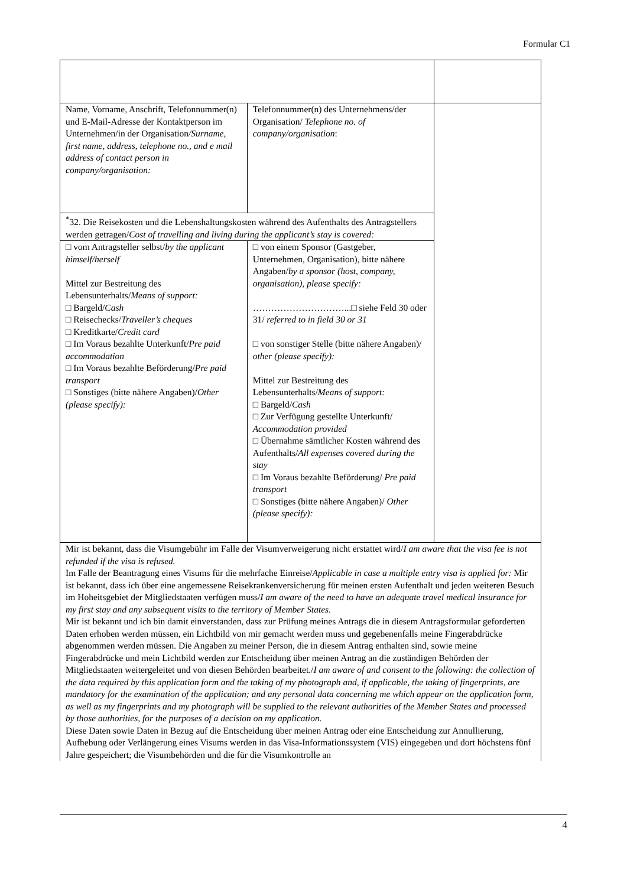Formular C1
| Name, Vorname, Anschrift, Telefonnummer(n) und E-Mail-Adresse der Kontaktperson im Unternehmen/in der Organisation /Surname, first name, address, telephone no., and e mail address of contact person in company/organisation: | Telefonnummer(n) des Unternehmens/der Organisation/ Telephone no. of company/organisation : | |
| <sup>*</sup> 32. Die Reisekosten und die Lebenshaltungskosten während des Aufenthalts des Antragstellers werden getragen/ Cost of travelling and living during the applicant’s stay is covered: | | |
| □ vom Antragsteller selbst/ by the applicant himself/herself Mittel zur Bestreitung des Lebensunterhalts/ Means of support: □ Bargeld/ Cash □ Reisechecks/ Traveller’s cheques □ Kreditkarte/ Credit card □ Im Voraus bezahlte Unterkunft/ Pre paid accommodation □ Im Voraus bezahlte Beförderung/ Pre paid transport □ Sonstiges (bitte nähere Angaben)/ Other (please specify): | □ von einem Sponsor (Gastgeber, Unternehmen, Organisation), bitte nähere Angaben/ by a sponsor (host, company, organisation), please specify: …………………………...□ siehe Feld 30 oder 31/ referred to in field 30 or 31 □ von sonstiger Stelle (bitte nähere Angaben)/ other (please specify): Mittel zur Bestreitung des Lebensunterhalts/ Means of support: □ Bargeld/ Cash □ Zur Verfügung gestellte Unterkunft/ Accommodation provided □ Übernahme sämtlicher Kosten während des Aufenthalts/ All expenses covered during the stay □ Im Voraus bezahlte Beförderung/ Pre paid transport □ Sonstiges (bitte nähere Angaben)/ Other (please specify): | |
| Mir ist bekannt, dass die Visumgebühr im Falle der Visumverweigerung nicht erstattet wird/ I am aware that the visa fee is not refunded if the visa is refused. Im Falle der Beantragung eines Visums für die mehrfache Einreise/ Applicable in case a multiple entry visa is applied for: Mir ist bekannt, dass ich über eine angemessene Reisekrankenversicherung für meinen ersten Aufenthalt und jeden weiteren Besuch im Hoheitsgebiet der Mitgliedstaaten verfügen muss/ I am aware of the need to have an adequate travel medical insurance for my first stay and any subsequent visits to the territory of Member States. Mir ist bekannt und ich bin damit einverstanden, dass zur Prüfung meines Antrags die in diesem Antragsformular geforderten Daten erhoben werden müssen, ein Lichtbild von mir gemacht werden muss und gegebenenfalls meine Fingerabdrücke abgenommen werden müssen. Die Angaben zu meiner Person, die in diesem Antrag enthalten sind, sowie meine Fingerabdrücke und mein Lichtbild werden zur Entscheidung über meinen Antrag an die zuständigen Behörden der Mitgliedstaaten weitergeleitet und von diesen Behörden bearbeitet./ I am aware of and consent to the following: the collection of the data required by this application form and the taking of my photograph and, if applicable, the taking of fingerprints, are mandatory for the examination of the application; and any personal data concerning me which appear on the application form, as well as my fingerprints and my photograph will be supplied to the relevant authorities of the Member States and processed by those authorities, for the purposes of a decision on my application. Diese Daten sowie Daten in Bezug auf die Entscheidung über meinen Antrag oder eine Entscheidung zur Annullierung, Aufhebung oder Verlängerung eines Visums werden in das Visa-Informationssystem (VIS) eingegeben und dort höchstens fünf Jahre gespeichert; die Visumbehörden und die für die Visumkontrolle an | | |
4